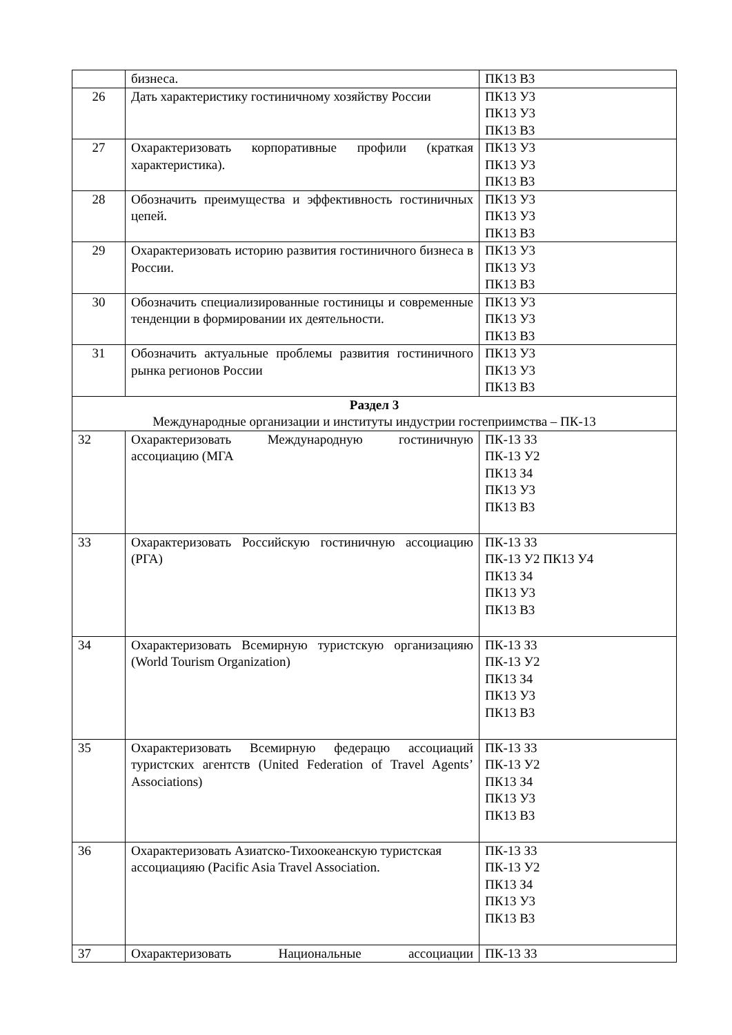| | бизнеса. | ПК13 В3 |
| 26 | Дать характеристику гостиничному хозяйству России | ПК13 У3 ПК13 У3 ПК13 В3 |
| 27 | Охарактеризовать корпоративные профили (краткая характеристика). | ПК13 У3 ПК13 У3 ПК13 В3 |
| 28 | Обозначить преимущества и эффективность гостиничных цепей. | ПК13 У3 ПК13 У3 ПК13 В3 |
| 29 | Охарактеризовать историю развития гостиничного бизнеса в России. | ПК13 У3 ПК13 У3 ПК13 В3 |
| 30 | Обозначить специализированные гостиницы и современные тенденции в формировании их деятельности. | ПК13 У3 ПК13 У3 ПК13 В3 |
| 31 | Обозначить актуальные проблемы развития гостиничного рынка регионов России | ПК13 У3 ПК13 У3 ПК13 В3 |
| Раздел 3 Международные организации и институты индустрии гостеприимства – ПК-13 | | |
| 32 | Охарактеризовать Международную гостиничную ассоциацию (МГА | ПК-13 З3 ПК-13 У2 ПК13 З4 ПК13 У3 ПК13 В3 |
| 33 | Охарактеризовать Российскую гостиничную ассоциацию (РГА) | ПК-13 З3 ПК-13 У2 ПК13 У4 ПК13 З4 ПК13 У3 ПК13 В3 |
| 34 | Охарактеризовать Всемирную туристскую организацияю (World Tourism Organization) | ПК-13 З3 ПК-13 У2 ПК13 З4 ПК13 У3 ПК13 В3 |
| 35 | Охарактеризовать Всемирную федерацю ассоциаций туристских агентств (United Federation of Travel Agents’ Associations) | ПК-13 З3 ПК-13 У2 ПК13 З4 ПК13 У3 ПК13 В3 |
| 36 | Охарактеризовать Азиатско-Тихоокеанскую туристская ассоциацияю (Pacific Asia Travel Association. | ПК-13 З3 ПК-13 У2 ПК13 З4 ПК13 У3 ПК13 В3 |
| 37 | Охарактеризовать Национальные ассоциации | ПК-13 З3 |